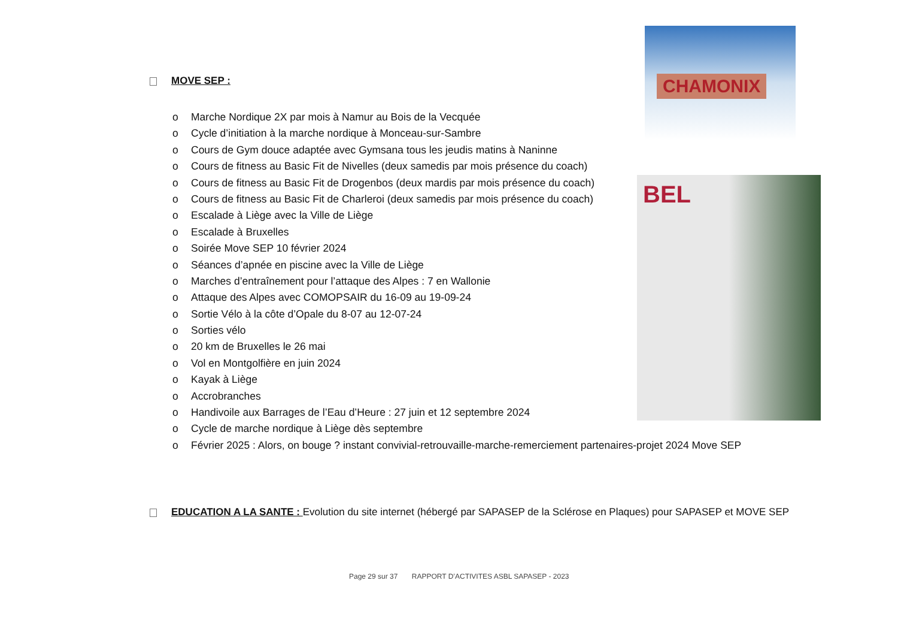CHAMONIX
BEL
MOVE SEP :
o Marche Nordique 2X par mois à Namur au Bois de la Vecquée
o Cycle d’initiation à la marche nordique à Monceau-sur-Sambre
o Cours de Gym douce adaptée avec Gymsana tous les jeudis matins à Naninne
o Cours de fitness au Basic Fit de Nivelles (deux samedis par mois présence du coach)
o Cours de fitness au Basic Fit de Drogenbos (deux mardis par mois présence du coach)
o Cours de fitness au Basic Fit de Charleroi (deux samedis par mois présence du coach)
o Escalade à Liège avec la Ville de Liège
o Escalade à Bruxelles
o Soirée Move SEP 10 février 2024
o Séances d’apnée en piscine avec la Ville de Liège
o Marches d’entraînement pour l’attaque des Alpes : 7 en Wallonie
o Attaque des Alpes avec COMOPSAIR du 16-09 au 19-09-24
o Sortie Vélo à la côte d’Opale du 8-07 au 12-07-24
o Sorties vélo
o 20 km de Bruxelles le 26 mai
o Vol en Montgolfière en juin 2024
o Kayak à Liège
o Accrobranches
o Handivoile aux Barrages de l’Eau d’Heure : 27 juin et 12 septembre 2024
o Cycle de marche nordique à Liège dès septembre
o Février 2025 : Alors, on bouge ? instant convivial-retrouvaille-marche-remerciement partenaires-projet 2024 Move SEP
EDUCATION A LA SANTE : Evolution du site internet (hébergé par SAPASEP de la Sclérose en Plaques) pour SAPASEP et MOVE SEP
Page 29 sur 37 RAPPORT D’ACTIVITES ASBL SAPASEP - 2023